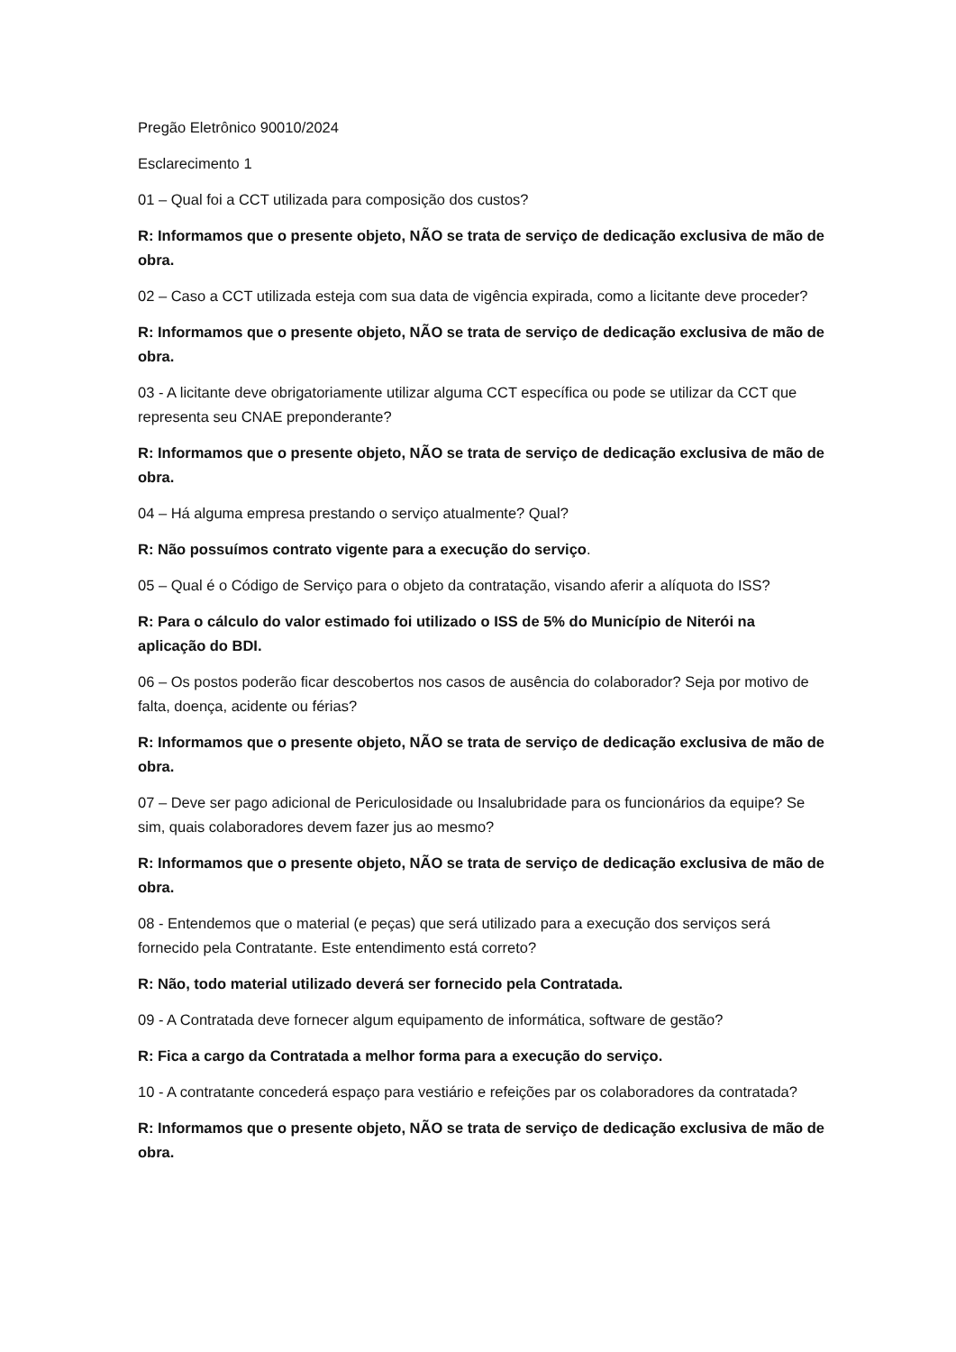Pregão Eletrônico 90010/2024
Esclarecimento 1
01 – Qual foi a CCT utilizada para composição dos custos?
R: Informamos que o presente objeto, NÃO se trata de serviço de dedicação exclusiva de mão de obra.
02 – Caso a CCT utilizada esteja com sua data de vigência expirada, como a licitante deve proceder?
R: Informamos que o presente objeto, NÃO se trata de serviço de dedicação exclusiva de mão de obra.
03 - A licitante deve obrigatoriamente utilizar alguma CCT específica ou pode se utilizar da CCT que representa seu CNAE preponderante?
R: Informamos que o presente objeto, NÃO se trata de serviço de dedicação exclusiva de mão de obra.
04 – Há alguma empresa prestando o serviço atualmente? Qual?
R: Não possuímos contrato vigente para a execução do serviço.
05 – Qual é o Código de Serviço para o objeto da contratação, visando aferir a alíquota do ISS?
R: Para o cálculo do valor estimado foi utilizado o ISS de 5% do Município de Niterói na aplicação do BDI.
06 – Os postos poderão ficar descobertos nos casos de ausência do colaborador? Seja por motivo de falta, doença, acidente ou férias?
R: Informamos que o presente objeto, NÃO se trata de serviço de dedicação exclusiva de mão de obra.
07 – Deve ser pago adicional de Periculosidade ou Insalubridade para os funcionários da equipe? Se sim, quais colaboradores devem fazer jus ao mesmo?
R: Informamos que o presente objeto, NÃO se trata de serviço de dedicação exclusiva de mão de obra.
08 - Entendemos que o material (e peças) que será utilizado para a execução dos serviços será fornecido pela Contratante. Este entendimento está correto?
R: Não, todo material utilizado deverá ser fornecido pela Contratada.
09 - A Contratada deve fornecer algum equipamento de informática, software de gestão?
R: Fica a cargo da Contratada a melhor forma para a execução do serviço.
10 - A contratante concederá espaço para vestiário e refeições par os colaboradores da contratada?
R: Informamos que o presente objeto, NÃO se trata de serviço de dedicação exclusiva de mão de obra.